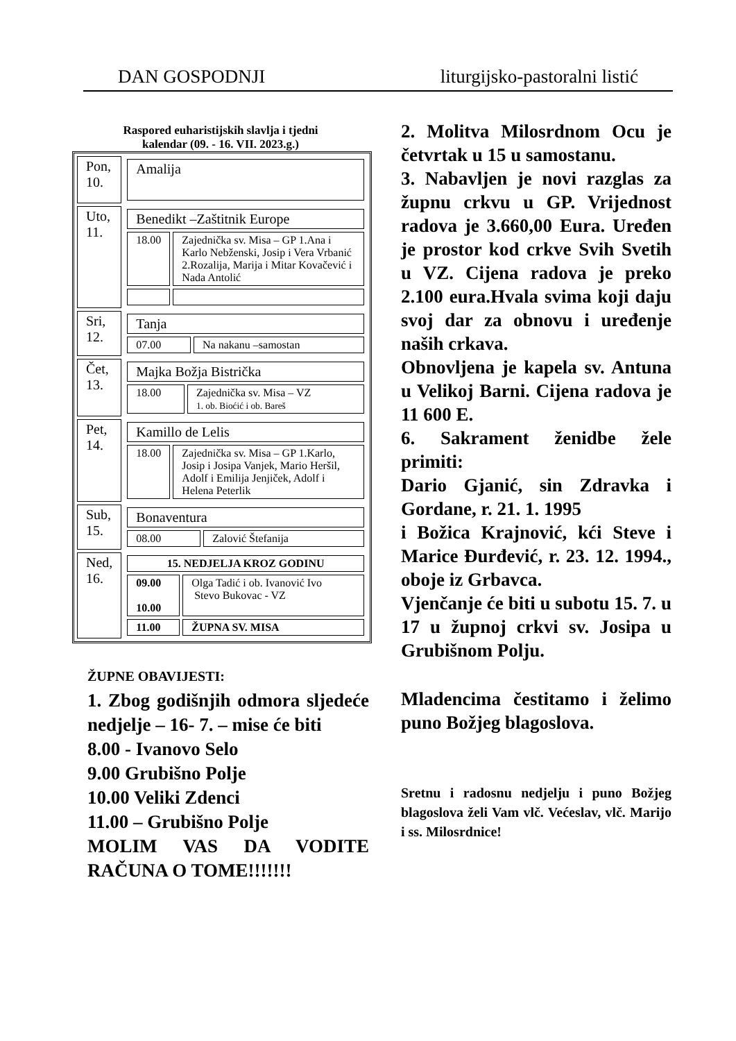DAN GOSPODNJI liturgijsko-pastoralni listić
Raspored euharistijskih slavlja i tjedni
kalendar (09. - 16. VII. 2023.g.)
| Pon, 10. | / Amalija / |
| Uto, 11. | / Benedikt –Zaštitnik Europe / / / 18.00 / Zajednička sv. Misa – GP 1.Ana i Karlo Nebženski, Josip i Vera Vrbanić 2.Rozalija, Marija i Mitar Kovačević i Nada Antolić / |
| Sri, 12. | / Tanja / / / 07.00 / Na nakanu –samostan / |
| Čet, 13. | / Majka Božja Bistrička / / / 18.00 / Zajednička sv. Misa – VZ 1. ob. Bioćić i ob. Bareš / |
| Pet, 14. | / Kamillo de Lelis / / / 18.00 / Zajednička sv. Misa – GP 1.Karlo, Josip i Josipa Vanjek, Mario Heršil, Adolf i Emilija Jenjiček, Adolf i Helena Peterlik / |
| Sub, 15. | / Bonaventura / / / 08.00 / Zalović Štefanija / |
| Ned, 16. | / 15. NEDJELJA KROZ GODINU / / / 09.00 10.00 / Olga Tadić i ob. Ivanović Ivo Stevo Bukovac - VZ / / 11.00 / ŽUPNA SV. MISA / |
ŽUPNE OBAVIJESTI:
1. Zbog godišnjih odmora sljedeće nedjelje – 16- 7. – mise će biti
8.00 - Ivanovo Selo
9.00 Grubišno Polje
10.00 Veliki Zdenci
11.00 – Grubišno Polje
MOLIM VAS DA VODITE RAČUNA O TOME!!!!!!!
2. Molitva Milosrdnom Ocu je četvrtak u 15 u samostanu.
3. Nabavljen je novi razglas za župnu crkvu u GP. Vrijednost radova je 3.660,00 Eura. Uređen je prostor kod crkve Svih Svetih u VZ. Cijena radova je preko 2.100 eura.Hvala svima koji daju svoj dar za obnovu i uređenje naših crkava.
Obnovljena je kapela sv. Antuna u Velikoj Barni. Cijena radova je 11 600 E.
6. Sakrament ženidbe žele primiti:
Dario Gjanić, sin Zdravka i Gordane, r. 21. 1. 1995
i Božica Krajnović, kći Steve i Marice Đurđević, r. 23. 12. 1994., oboje iz Grbavca.
Vjenčanje će biti u subotu 15. 7. u 17 u župnoj crkvi sv. Josipa u Grubišnom Polju.
Mladencima čestitamo i želimo puno Božjeg blagoslova.
Sretnu i radosnu nedjelju i puno Božjeg blagoslova želi Vam vlč. Većeslav, vlč. Marijo i ss. Milosrdnice!